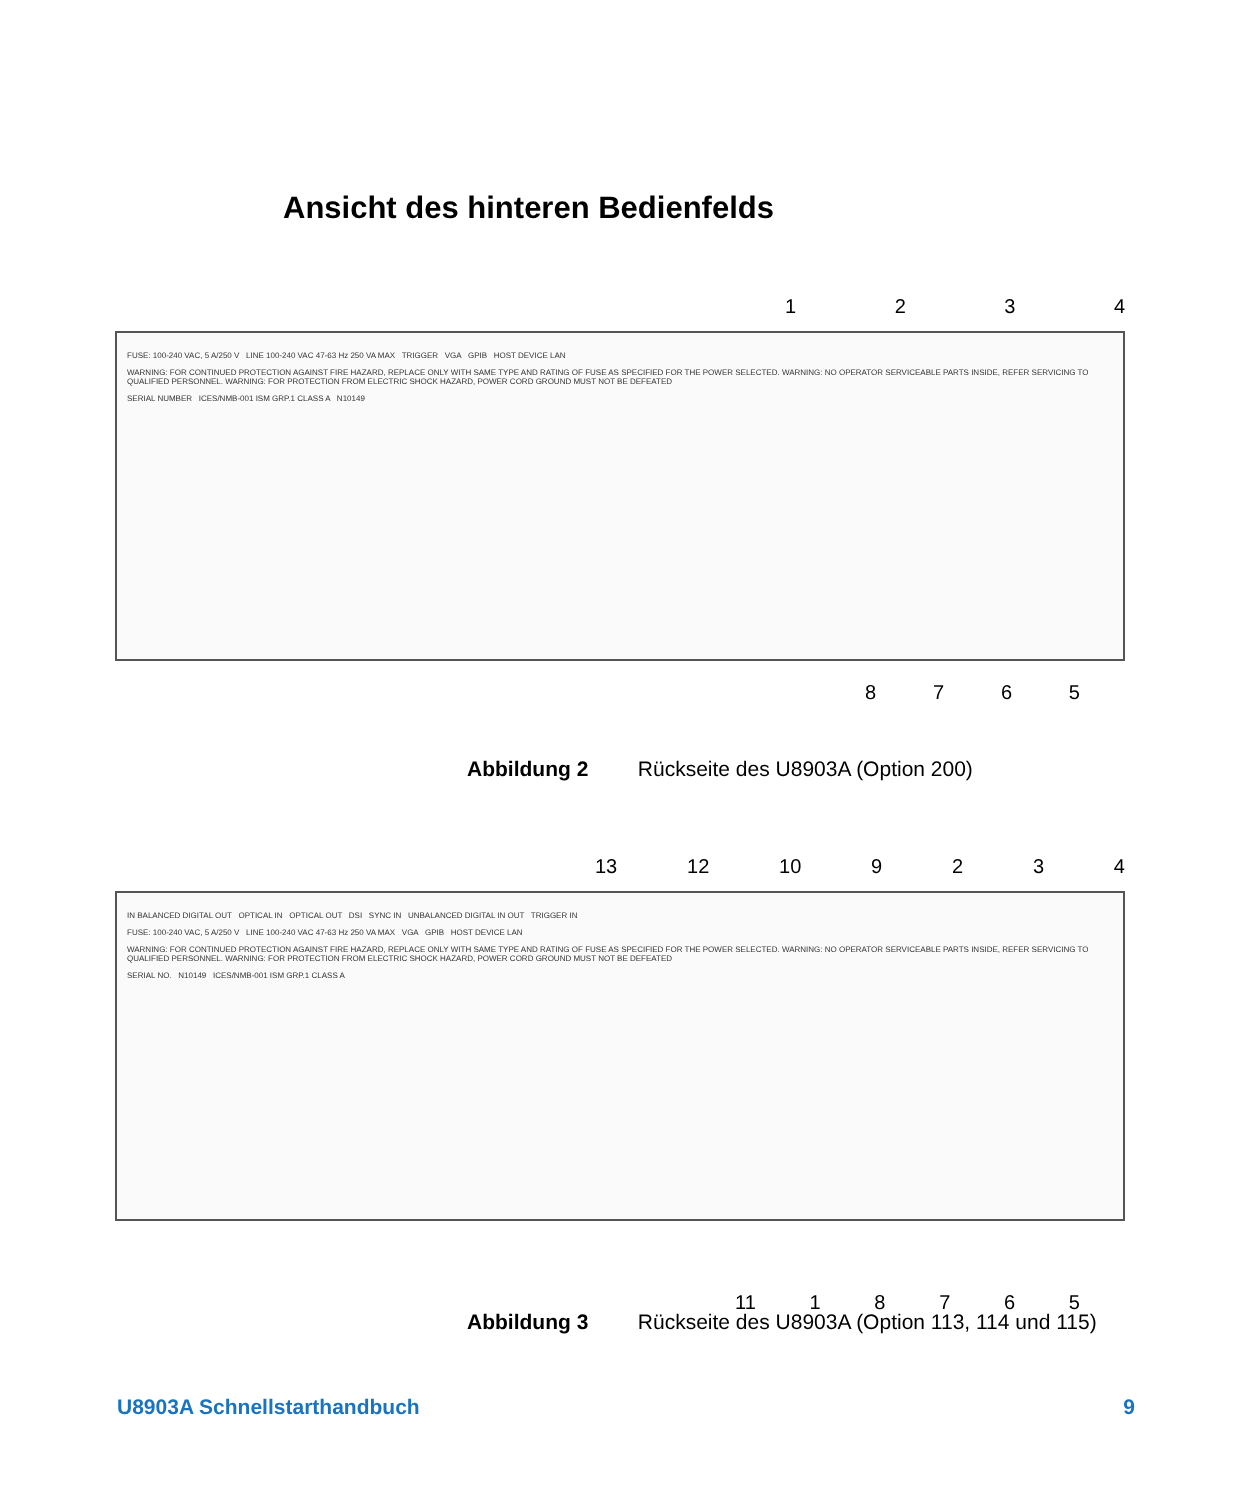Ansicht des hinteren Bedienfelds
1 2 3 4
FUSE: 100-240 VAC, 5 A/250 V LINE 100-240 VAC 47-63 Hz 250 VA MAX TRIGGER VGA GPIB HOST DEVICE LAN
WARNING: FOR CONTINUED PROTECTION AGAINST FIRE HAZARD, REPLACE ONLY WITH SAME TYPE AND RATING OF FUSE AS SPECIFIED FOR THE POWER SELECTED. WARNING: NO OPERATOR SERVICEABLE PARTS INSIDE, REFER SERVICING TO QUALIFIED PERSONNEL. WARNING: FOR PROTECTION FROM ELECTRIC SHOCK HAZARD, POWER CORD GROUND MUST NOT BE DEFEATED
SERIAL NUMBER ICES/NMB-001 ISM GRP.1 CLASS A N10149
8 7 6 5
Abbildung 2 Rückseite des U8903A (Option 200)
13 12 10 9 2 3 4
IN BALANCED DIGITAL OUT OPTICAL IN OPTICAL OUT DSI SYNC IN UNBALANCED DIGITAL IN OUT TRIGGER IN
FUSE: 100-240 VAC, 5 A/250 V LINE 100-240 VAC 47-63 Hz 250 VA MAX VGA GPIB HOST DEVICE LAN
WARNING: FOR CONTINUED PROTECTION AGAINST FIRE HAZARD, REPLACE ONLY WITH SAME TYPE AND RATING OF FUSE AS SPECIFIED FOR THE POWER SELECTED. WARNING: NO OPERATOR SERVICEABLE PARTS INSIDE, REFER SERVICING TO QUALIFIED PERSONNEL. WARNING: FOR PROTECTION FROM ELECTRIC SHOCK HAZARD, POWER CORD GROUND MUST NOT BE DEFEATED
SERIAL NO. N10149 ICES/NMB-001 ISM GRP.1 CLASS A
11 1 8 7 6 5
Abbildung 3 Rückseite des U8903A (Option 113, 114 und 115)
U8903A Schnellstarthandbuch 9